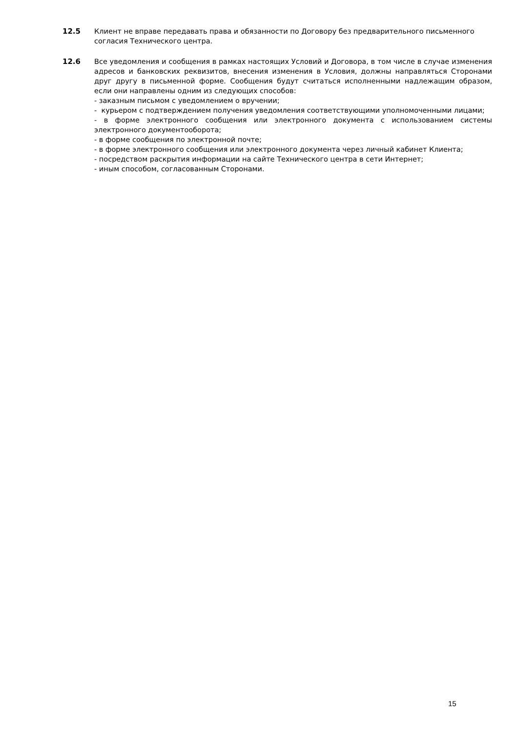12.5 Клиент не вправе передавать права и обязанности по Договору без предварительного письменного согласия Технического центра.
12.6 Все уведомления и сообщения в рамках настоящих Условий и Договора, в том числе в случае изменения адресов и банковских реквизитов, внесения изменения в Условия, должны направляться Сторонами друг другу в письменной форме. Сообщения будут считаться исполненными надлежащим образом, если они направлены одним из следующих способов:
- заказным письмом с уведомлением о вручении;
- курьером с подтверждением получения уведомления соответствующими уполномоченными лицами;
- в форме электронного сообщения или электронного документа с использованием системы электронного документооборота;
- в форме сообщения по электронной почте;
- в форме электронного сообщения или электронного документа через личный кабинет Клиента;
- посредством раскрытия информации на сайте Технического центра в сети Интернет;
- иным способом, согласованным Сторонами.
15